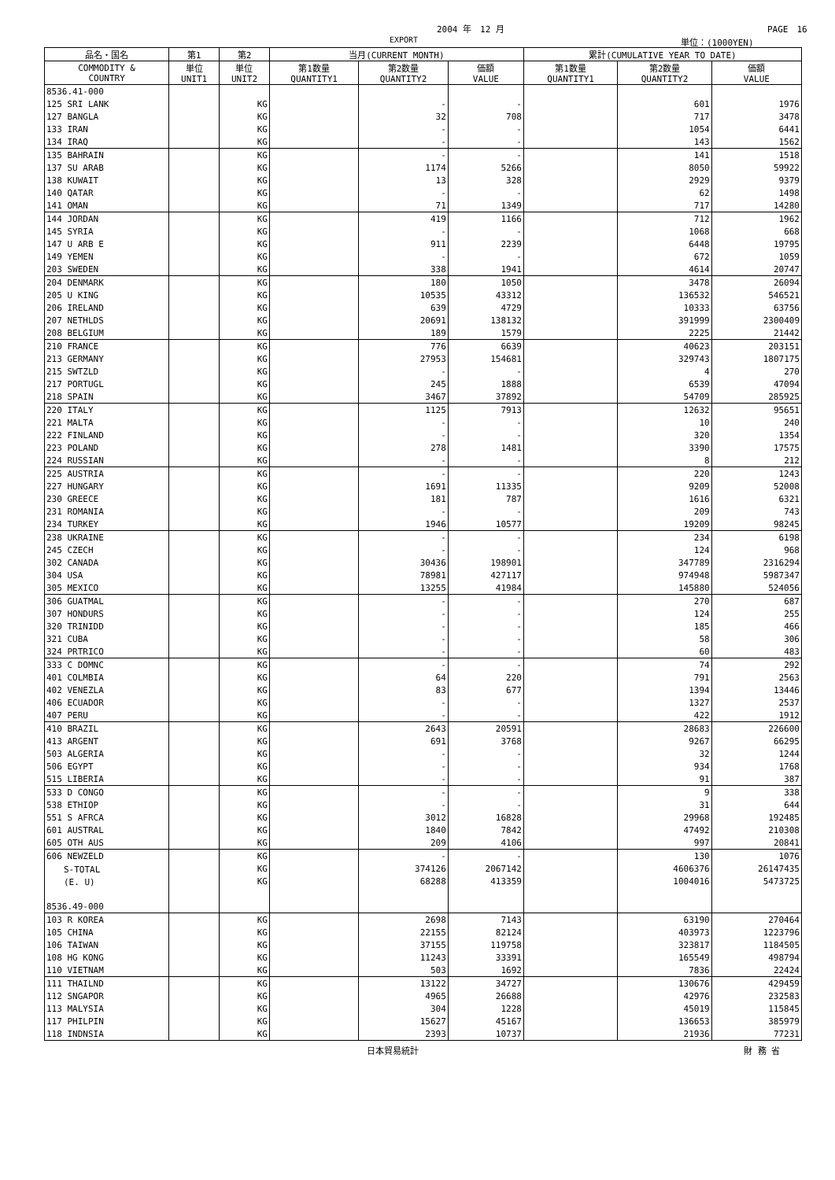2004 年　12 月 PAGE　16
EXPORT 単位：(1000YEN)
| 品名・国名 | 第1 | 第2 | 当月(CURRENT MONTH) | | | 累計(CUMULATIVE YEAR TO DATE) | | |
| --- | --- | --- | --- | --- | --- | --- | --- | --- |
| COMMODITY & COUNTRY | 単位 UNIT1 | 単位 UNIT2 | 第1数量 QUANTITY1 | 第2数量 QUANTITY2 | 価額 VALUE | 第1数量 QUANTITY1 | 第2数量 QUANTITY2 | 価額 VALUE |
| 8536.41-000 | | | | | | | | |
| 125 SRI LANK | | KG | | - | - | | 601 | 1976 |
| 127 BANGLA | | KG | | 32 | 708 | | 717 | 3478 |
| 133 IRAN | | KG | | - | - | | 1054 | 6441 |
| 134 IRAQ | | KG | | - | - | | 143 | 1562 |
| 135 BAHRAIN | | KG | | - | - | | 141 | 1518 |
| 137 SU ARAB | | KG | | 1174 | 5266 | | 8050 | 59922 |
| 138 KUWAIT | | KG | | 13 | 328 | | 2929 | 9379 |
| 140 QATAR | | KG | | - | - | | 62 | 1498 |
| 141 OMAN | | KG | | 71 | 1349 | | 717 | 14280 |
| 144 JORDAN | | KG | | 419 | 1166 | | 712 | 1962 |
| 145 SYRIA | | KG | | - | - | | 1068 | 668 |
| 147 U ARB E | | KG | | 911 | 2239 | | 6448 | 19795 |
| 149 YEMEN | | KG | | - | - | | 672 | 1059 |
| 203 SWEDEN | | KG | | 338 | 1941 | | 4614 | 20747 |
| 204 DENMARK | | KG | | 180 | 1050 | | 3478 | 26094 |
| 205 U KING | | KG | | 10535 | 43312 | | 136532 | 546521 |
| 206 IRELAND | | KG | | 639 | 4729 | | 10333 | 63756 |
| 207 NETHLDS | | KG | | 20691 | 138132 | | 391999 | 2300409 |
| 208 BELGIUM | | KG | | 189 | 1579 | | 2225 | 21442 |
| 210 FRANCE | | KG | | 776 | 6639 | | 40623 | 203151 |
| 213 GERMANY | | KG | | 27953 | 154681 | | 329743 | 1807175 |
| 215 SWTZLD | | KG | | - | - | | 4 | 270 |
| 217 PORTUGL | | KG | | 245 | 1888 | | 6539 | 47094 |
| 218 SPAIN | | KG | | 3467 | 37892 | | 54709 | 285925 |
| 220 ITALY | | KG | | 1125 | 7913 | | 12632 | 95651 |
| 221 MALTA | | KG | | - | - | | 10 | 240 |
| 222 FINLAND | | KG | | - | - | | 320 | 1354 |
| 223 POLAND | | KG | | 278 | 1481 | | 3390 | 17575 |
| 224 RUSSIAN | | KG | | - | - | | 8 | 212 |
| 225 AUSTRIA | | KG | | - | - | | 220 | 1243 |
| 227 HUNGARY | | KG | | 1691 | 11335 | | 9209 | 52008 |
| 230 GREECE | | KG | | 181 | 787 | | 1616 | 6321 |
| 231 ROMANIA | | KG | | - | - | | 209 | 743 |
| 234 TURKEY | | KG | | 1946 | 10577 | | 19209 | 98245 |
| 238 UKRAINE | | KG | | - | - | | 234 | 6198 |
| 245 CZECH | | KG | | - | - | | 124 | 968 |
| 302 CANADA | | KG | | 30436 | 198901 | | 347789 | 2316294 |
| 304 USA | | KG | | 78981 | 427117 | | 974948 | 5987347 |
| 305 MEXICO | | KG | | 13255 | 41984 | | 145880 | 524056 |
| 306 GUATMAL | | KG | | - | - | | 270 | 687 |
| 307 HONDURS | | KG | | - | - | | 124 | 255 |
| 320 TRINIDD | | KG | | - | - | | 185 | 466 |
| 321 CUBA | | KG | | - | - | | 58 | 306 |
| 324 PRTRICO | | KG | | - | - | | 60 | 483 |
| 333 C DOMNC | | KG | | - | - | | 74 | 292 |
| 401 COLMBIA | | KG | | 64 | 220 | | 791 | 2563 |
| 402 VENEZLA | | KG | | 83 | 677 | | 1394 | 13446 |
| 406 ECUADOR | | KG | | - | - | | 1327 | 2537 |
| 407 PERU | | KG | | - | - | | 422 | 1912 |
| 410 BRAZIL | | KG | | 2643 | 20591 | | 28683 | 226600 |
| 413 ARGENT | | KG | | 691 | 3768 | | 9267 | 66295 |
| 503 ALGERIA | | KG | | - | - | | 32 | 1244 |
| 506 EGYPT | | KG | | - | - | | 934 | 1768 |
| 515 LIBERIA | | KG | | - | - | | 91 | 387 |
| 533 D CONGO | | KG | | - | - | | 9 | 338 |
| 538 ETHIOP | | KG | | - | - | | 31 | 644 |
| 551 S AFRCA | | KG | | 3012 | 16828 | | 29968 | 192485 |
| 601 AUSTRAL | | KG | | 1840 | 7842 | | 47492 | 210308 |
| 605 OTH AUS | | KG | | 209 | 4106 | | 997 | 20841 |
| 606 NEWZELD | | KG | | - | - | | 130 | 1076 |
| S-TOTAL | | KG | | 374126 | 2067142 | | 4606376 | 26147435 |
| (E. U) | | KG | | 68288 | 413359 | | 1004016 | 5473725 |
| 8536.49-000 | | | | | | | | |
| 103 R KOREA | | KG | | 2698 | 7143 | | 63190 | 270464 |
| 105 CHINA | | KG | | 22155 | 82124 | | 403973 | 1223796 |
| 106 TAIWAN | | KG | | 37155 | 119758 | | 323817 | 1184505 |
| 108 HG KONG | | KG | | 11243 | 33391 | | 165549 | 498794 |
| 110 VIETNAM | | KG | | 503 | 1692 | | 7836 | 22424 |
| 111 THAILND | | KG | | 13122 | 34727 | | 130676 | 429459 |
| 112 SNGAPOR | | KG | | 4965 | 26688 | | 42976 | 232583 |
| 113 MALYSIA | | KG | | 304 | 1228 | | 45019 | 115845 |
| 117 PHILPIN | | KG | | 15627 | 45167 | | 136653 | 385979 |
| 118 INDNSIA | | KG | | 2393 | 10737 | | 21936 | 77231 |
日本貿易統計 財 務 省